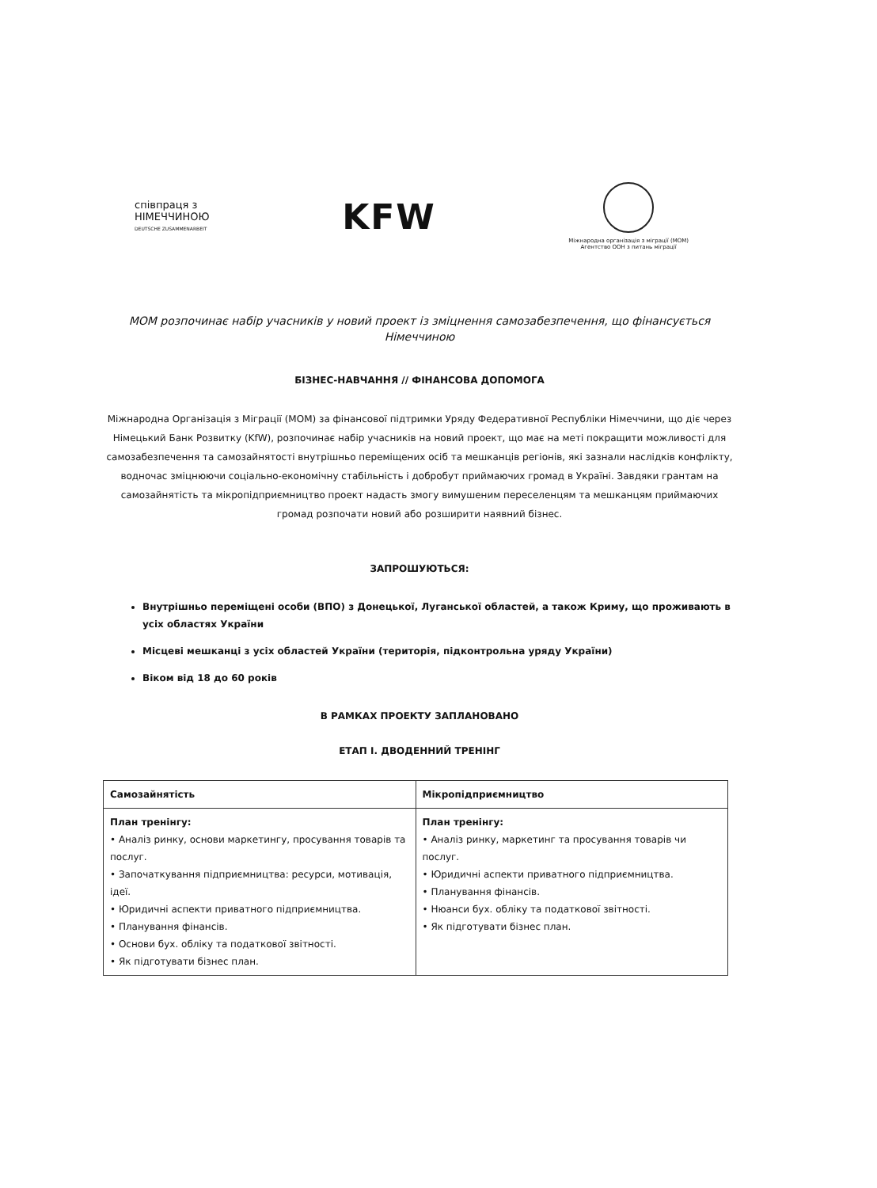співпраця з
НІМЕЧЧИНОЮ
DEUTSCHE ZUSAMMENARBEIT
KFW
Міжнародна організація з міграції (МОМ)
Агентство ООН з питань міграції
МОМ розпочинає набір учасників у новий проект із зміцнення самозабезпечення, що фінансується Німеччиною
БІЗНЕС-НАВЧАННЯ // ФІНАНСОВА ДОПОМОГА
Міжнародна Організація з Міграції (МОМ) за фінансової підтримки Уряду Федеративної Республіки Німеччини, що діє через Німецький Банк Розвитку (KfW), розпочинає набір учасників на новий проект, що має на меті покращити можливості для самозабезпечення та самозайнятості внутрішньо переміщених осіб та мешканців регіонів, які зазнали наслідків конфлікту, водночас зміцнюючи соціально-економічну стабільність і добробут приймаючих громад в Україні. Завдяки грантам на самозайнятість та мікропідприємництво проект надасть змогу вимушеним переселенцям та мешканцям приймаючих громад розпочати новий або розширити наявний бізнес.
ЗАПРОШУЮТЬСЯ:
Внутрішньо переміщені особи (ВПО) з Донецької, Луганської областей, а також Криму, що проживають в усіх областях України
Місцеві мешканці з усіх областей України (територія, підконтрольна уряду України)
Віком від 18 до 60 років
В РАМКАХ ПРОЕКТУ ЗАПЛАНОВАНО
ЕТАП І. ДВОДЕННИЙ ТРЕНІНГ
| Самозайнятість | Мікропідприємництво |
| План тренінгу: • Аналіз ринку, основи маркетингу, просування товарів та послуг. • Започаткування підприємництва: ресурси, мотивація, ідеї. • Юридичні аспекти приватного підприємництва. • Планування фінансів. • Основи бух. обліку та податкової звітності. • Як підготувати бізнес план. | План тренінгу: • Аналіз ринку, маркетинг та просування товарів чи послуг. • Юридичні аспекти приватного підприємництва. • Планування фінансів. • Нюанси бух. обліку та податкової звітності. • Як підготувати бізнес план. |